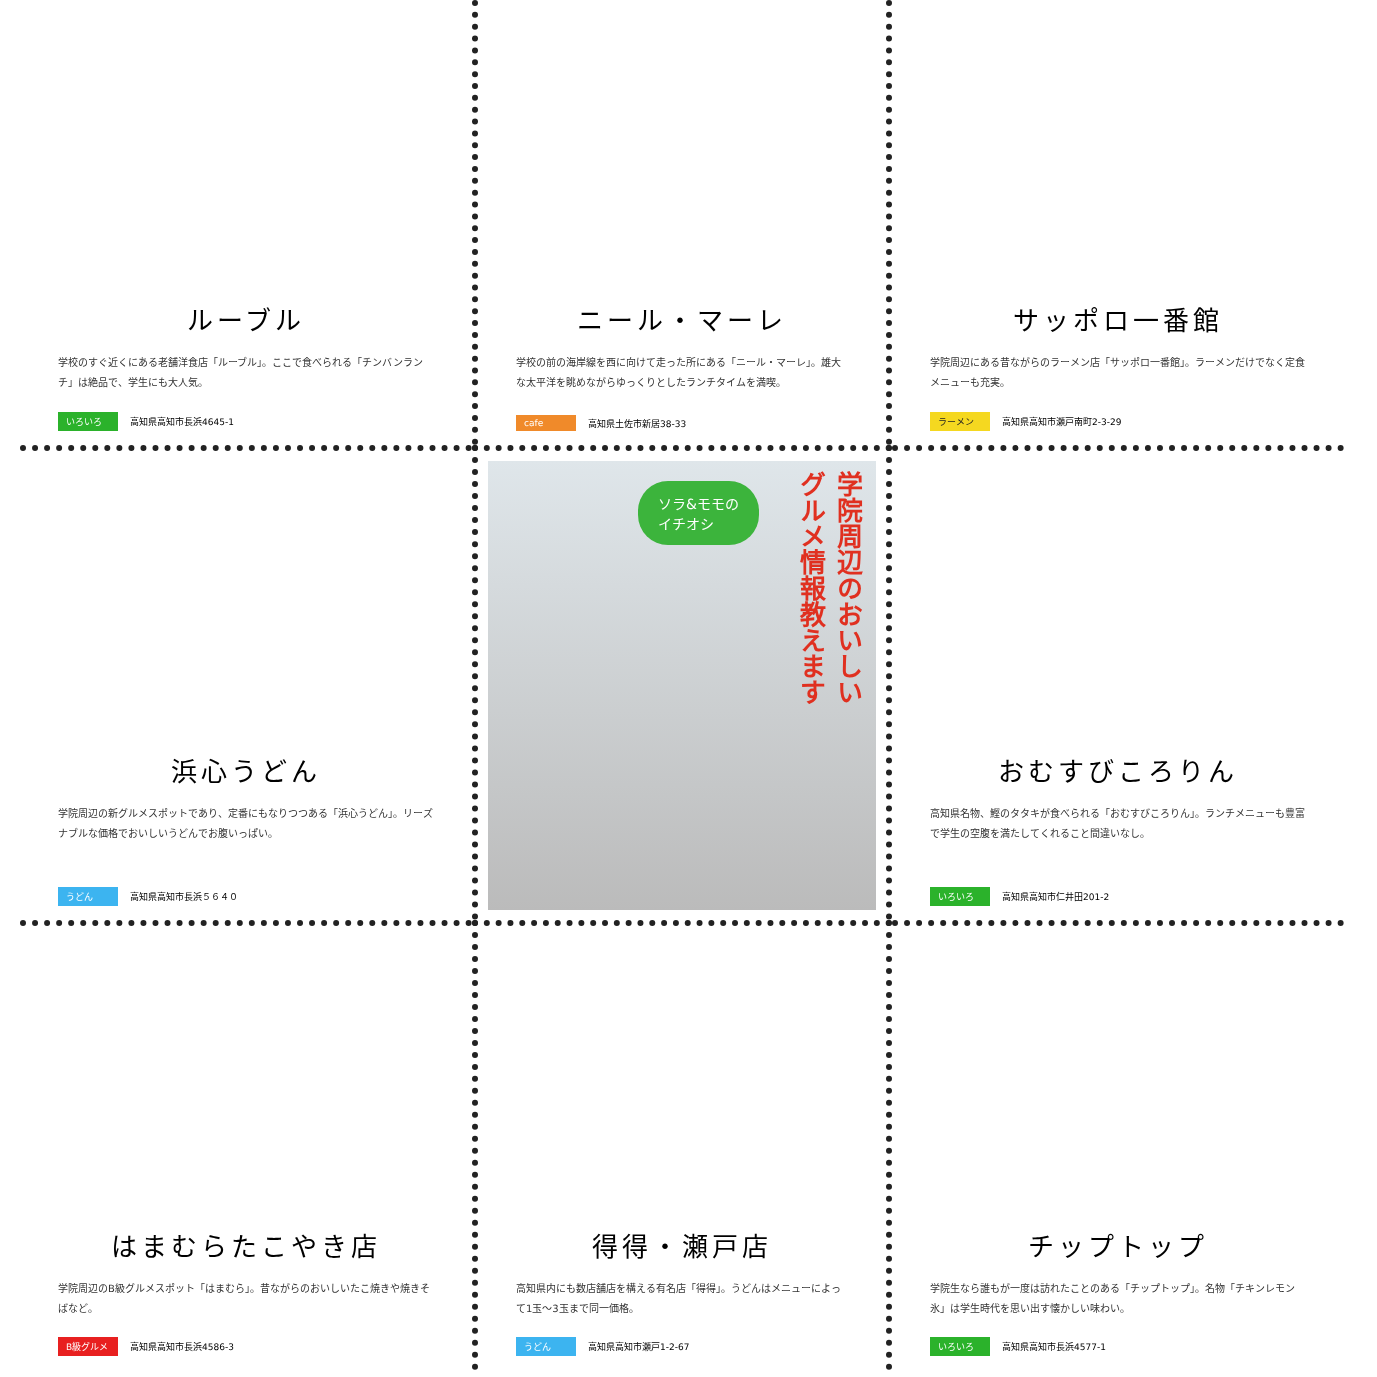ルーブル
学校のすぐ近くにある老舗洋食店「ルーブル」。ここで食べられる「チンバンランチ」は絶品で、学生にも大人気。
いろいろ 高知県高知市長浜4645-1
ニール・マーレ
学校の前の海岸線を西に向けて走った所にある「ニール・マーレ」。雄大な太平洋を眺めながらゆっくりとしたランチタイムを満喫。
cafe 高知県土佐市新居38-33
サッポロ一番館
学院周辺にある昔ながらのラーメン店「サッポロ一番館」。ラーメンだけでなく定食メニューも充実。
ラーメン 高知県高知市瀬戸南町2-3-29
浜心うどん
学院周辺の新グルメスポットであり、定番にもなりつつある「浜心うどん」。リーズナブルな価格でおいしいうどんでお腹いっぱい。
うどん 高知県高知市長浜５６４０
ソラ&モモの
イチオシ
学院周辺のおいしい
グルメ情報教えます
おむすびころりん
高知県名物、鰹のタタキが食べられる「おむすびころりん」。ランチメニューも豊富で学生の空腹を満たしてくれること間違いなし。
いろいろ 高知県高知市仁井田201-2
はまむらたこやき店
学院周辺のB級グルメスポット「はまむら」。昔ながらのおいしいたこ焼きや焼きそばなど。
B級グルメ 高知県高知市長浜4586-3
得得・瀬戸店
高知県内にも数店舗店を構える有名店「得得」。うどんはメニューによって1玉～3玉まで同一価格。
うどん 高知県高知市瀬戸1-2-67
チップトップ
学院生なら誰もが一度は訪れたことのある「チップトップ」。名物「チキンレモン氷」は学生時代を思い出す懐かしい味わい。
いろいろ 高知県高知市長浜4577-1